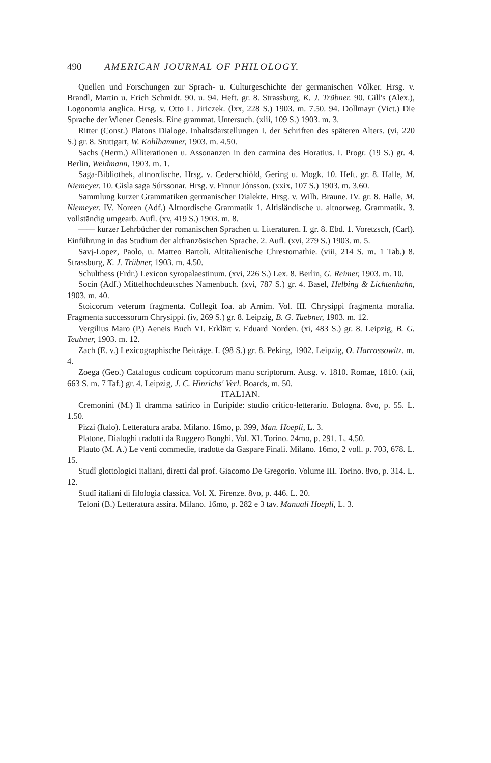490 AMERICAN JOURNAL OF PHILOLOGY.
Quellen und Forschungen zur Sprach- u. Culturgeschichte der germanischen Völker. Hrsg. v. Brandl, Martin u. Erich Schmidt. 90. u. 94. Heft. gr. 8. Strassburg, K. J. Trübner. 90. Gill's (Alex.), Logonomia anglica. Hrsg. v. Otto L. Jiriczek. (lxx, 228 S.) 1903. m. 7.50. 94. Dollmayr (Vict.) Die Sprache der Wiener Genesis. Eine grammat. Untersuch. (xiii, 109 S.) 1903. m. 3.
Ritter (Const.) Platons Dialoge. Inhaltsdarstellungen I. der Schriften des späteren Alters. (vi, 220 S.) gr. 8. Stuttgart, W. Kohlhammer, 1903. m. 4.50.
Sachs (Herm.) Alliterationen u. Assonanzen in den carmina des Horatius. I. Progr. (19 S.) gr. 4. Berlin, Weidmann, 1903. m. 1.
Saga-Bibliothek, altnordische. Hrsg. v. Cederschiöld, Gering u. Mogk. 10. Heft. gr. 8. Halle, M. Niemeyer. 10. Gisla saga Súrssonar. Hrsg. v. Finnur Jónsson. (xxix, 107 S.) 1903. m. 3.60.
Sammlung kurzer Grammatiken germanischer Dialekte. Hrsg. v. Wilh. Braune. IV. gr. 8. Halle, M. Niemeyer. IV. Noreen (Adf.) Altnordische Grammatik 1. Altisländische u. altnorweg. Grammatik. 3. vollständig umgearb. Aufl. (xv, 419 S.) 1903. m. 8.
—— kurzer Lehrbücher der romanischen Sprachen u. Literaturen. I. gr. 8. Ebd. 1. Voretzsch, (Carl). Einführung in das Studium der altfranzösischen Sprache. 2. Aufl. (xvi, 279 S.) 1903. m. 5.
Savj-Lopez, Paolo, u. Matteo Bartoli. Altitalienische Chrestomathie. (viii, 214 S. m. 1 Tab.) 8. Strassburg, K. J. Trübner, 1903. m. 4.50.
Schulthess (Frdr.) Lexicon syropalaestinum. (xvi, 226 S.) Lex. 8. Berlin, G. Reimer, 1903. m. 10.
Socin (Adf.) Mittelhochdeutsches Namenbuch. (xvi, 787 S.) gr. 4. Basel, Helbing & Lichtenhahn, 1903. m. 40.
Stoicorum veterum fragmenta. Collegit Ioa. ab Arnim. Vol. III. Chrysippi fragmenta moralia. Fragmenta successorum Chrysippi. (iv, 269 S.) gr. 8. Leipzig, B. G. Tuebner, 1903. m. 12.
Vergilius Maro (P.) Aeneis Buch VI. Erklärt v. Eduard Norden. (xi, 483 S.) gr. 8. Leipzig, B. G. Teubner, 1903. m. 12.
Zach (E. v.) Lexicographische Beiträge. I. (98 S.) gr. 8. Peking, 1902. Leipzig, O. Harrassowitz. m. 4.
Zoega (Geo.) Catalogus codicum copticorum manu scriptorum. Ausg. v. 1810. Romae, 1810. (xii, 663 S. m. 7 Taf.) gr. 4. Leipzig, J. C. Hinrichs' Verl. Boards, m. 50.
ITALIAN.
Cremonini (M.) Il dramma satirico in Euripide: studio critico-letterario. Bologna. 8vo, p. 55. L. 1.50.
Pizzi (Italo). Letteratura araba. Milano. 16mo, p. 399, Man. Hoepli, L. 3.
Platone. Dialoghi tradotti da Ruggero Bonghi. Vol. XI. Torino. 24mo, p. 291. L. 4.50.
Plauto (M. A.) Le venti commedie, tradotte da Gaspare Finali. Milano. 16mo, 2 voll. p. 703, 678. L. 15.
Studî glottologici italiani, diretti dal prof. Giacomo De Gregorio. Volume III. Torino. 8vo, p. 314. L. 12.
Studî italiani di filologia classica. Vol. X. Firenze. 8vo, p. 446. L. 20.
Teloni (B.) Letteratura assira. Milano. 16mo, p. 282 e 3 tav. Manuali Hoepli, L. 3.